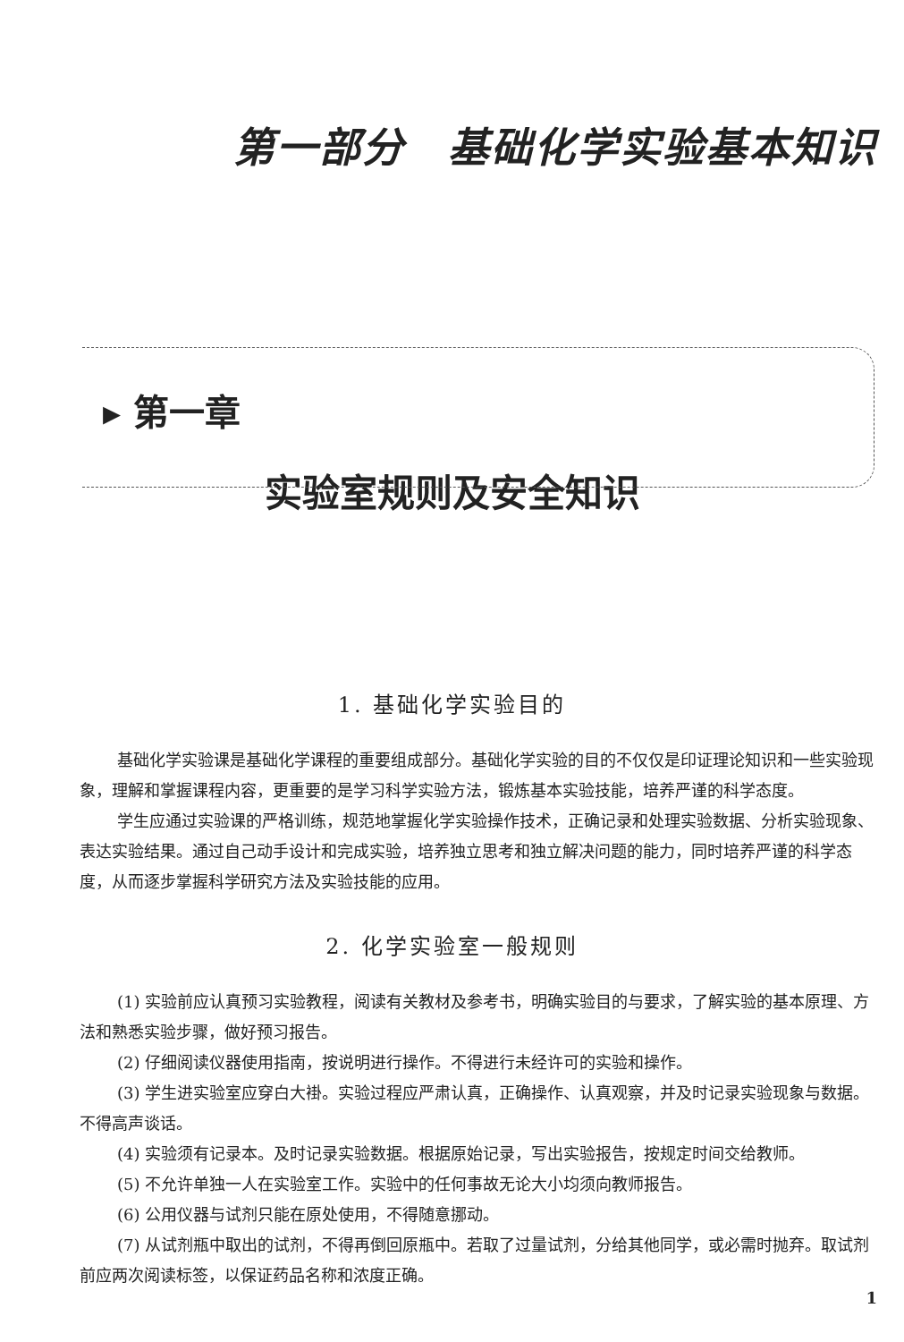第一部分　基础化学实验基本知识
▸ 第一章
实验室规则及安全知识
1. 基础化学实验目的
基础化学实验课是基础化学课程的重要组成部分。基础化学实验的目的不仅仅是印证理论知识和一些实验现象，理解和掌握课程内容，更重要的是学习科学实验方法，锻炼基本实验技能，培养严谨的科学态度。
学生应通过实验课的严格训练，规范地掌握化学实验操作技术，正确记录和处理实验数据、分析实验现象、表达实验结果。通过自己动手设计和完成实验，培养独立思考和独立解决问题的能力，同时培养严谨的科学态度，从而逐步掌握科学研究方法及实验技能的应用。
2. 化学实验室一般规则
(1) 实验前应认真预习实验教程，阅读有关教材及参考书，明确实验目的与要求，了解实验的基本原理、方法和熟悉实验步骤，做好预习报告。
(2) 仔细阅读仪器使用指南，按说明进行操作。不得进行未经许可的实验和操作。
(3) 学生进实验室应穿白大褂。实验过程应严肃认真，正确操作、认真观察，并及时记录实验现象与数据。不得高声谈话。
(4) 实验须有记录本。及时记录实验数据。根据原始记录，写出实验报告，按规定时间交给教师。
(5) 不允许单独一人在实验室工作。实验中的任何事故无论大小均须向教师报告。
(6) 公用仪器与试剂只能在原处使用，不得随意挪动。
(7) 从试剂瓶中取出的试剂，不得再倒回原瓶中。若取了过量试剂，分给其他同学，或必需时抛弃。取试剂前应两次阅读标签，以保证药品名称和浓度正确。
1